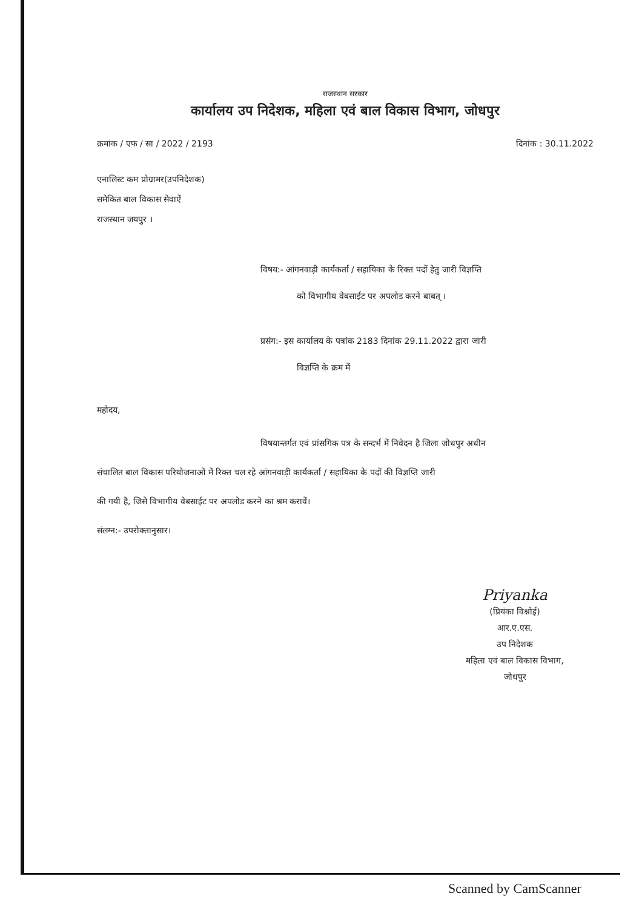राजस्थान सरकार
कार्यालय उप निदेशक, महिला एवं बाल विकास विभाग, जोधपुर
क्रमांक / एफ / सा / 2022 / 2193 दिनांक : 30.11.2022
एनालिस्ट कम प्रोग्रामर(उपनिदेशक)
समेकित बाल विकास सेवाऐं
राजस्थान जयपुर ।
विषय:- आंगनवाड़ी कार्यकर्ता / सहायिका के रिक्त पदों हेतु जारी विज्ञप्ति
को विभागीय वेबसाईट पर अपलोड करने बाबत् ।
प्रसंग:- इस कार्यालय के पत्रांक 2183 दिनांक 29.11.2022 द्वारा जारी
विज्ञप्ति के क्रम में
महोदय,
विषयान्तर्गत एवं प्रांसगिक पत्र के सन्दर्भ में निवेदन है जिला जोधपुर अधीन
संचालित बाल विकास परियोजनाओं में रिक्त चल रहे आंगनवाड़ी कार्यकर्ता / सहायिका के पदों की विज्ञप्ति जारी
की गयी है, जिसे विभागीय वेबसाईट पर अपलोड करने का श्रम करावें।
संलग्न:- उपरोक्तानुसार।
Priyanka
(प्रियंका विश्नोई)
आर.ए.एस.
उप निदेशक
महिला एवं बाल विकास विभाग,
जोधपुर
Scanned by CamScanner